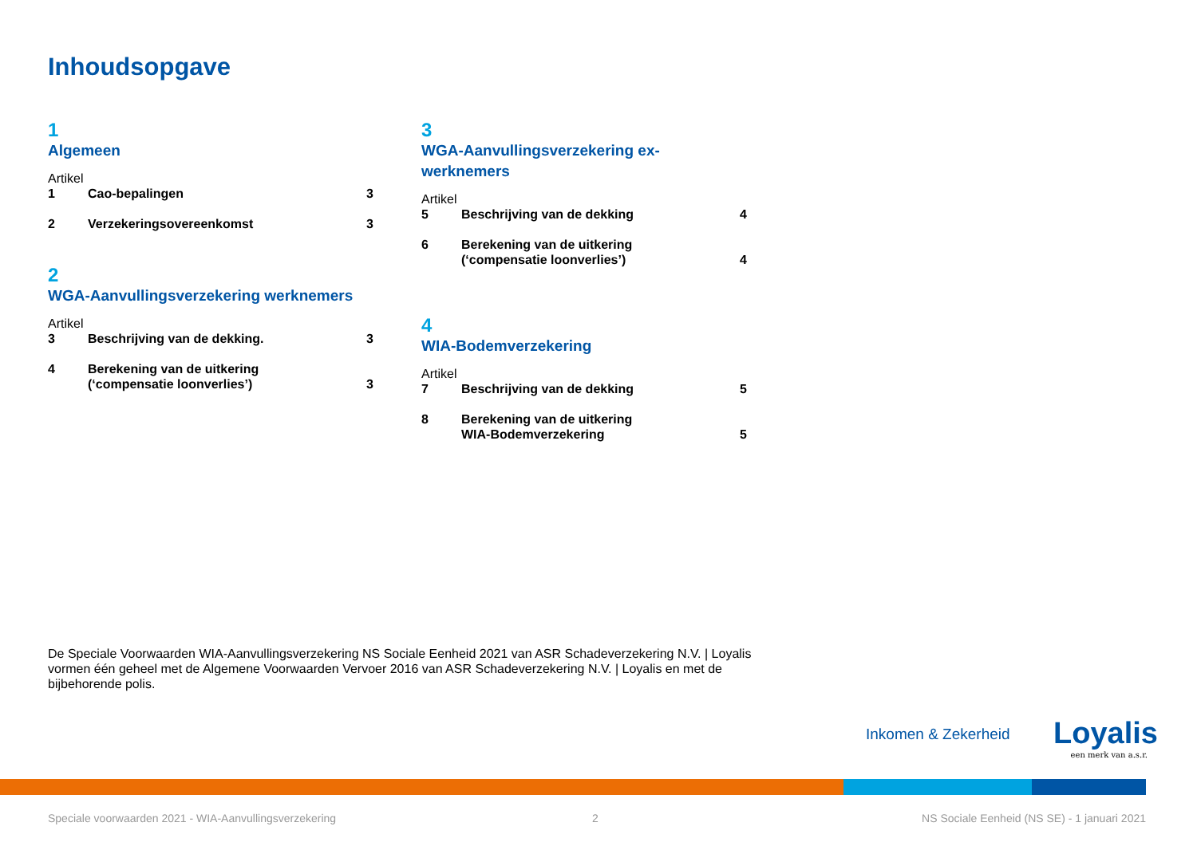Inhoudsopgave
1
Algemeen
Artikel
1 Cao-bepalingen 3
2 Verzekeringsovereenkomst 3
2
WGA-Aanvullingsverzekering werknemers
Artikel
3 Beschrijving van de dekking. 3
4 Berekening van de uitkering
(‘compensatie loonverlies’) 3
3
WGA-Aanvullingsverzekering ex-werknemers
Artikel
5 Beschrijving van de dekking 4
6 Berekening van de uitkering
(‘compensatie loonverlies’) 4
4
WIA-Bodemverzekering
Artikel
7 Beschrijving van de dekking 5
8 Berekening van de uitkering
WIA-Bodemverzekering 5
De Speciale Voorwaarden WIA-Aanvullingsverzekering NS Sociale Eenheid 2021 van ASR Schadeverzekering N.V. | Loyalis vormen één geheel met de Algemene Voorwaarden Vervoer 2016 van ASR Schadeverzekering N.V. | Loyalis en met de bijbehorende polis.
Inkomen & Zekerheid
Loyalis
een merk van a.s.r.
Speciale voorwaarden 2021 - WIA-Aanvullingsverzekering
2
NS Sociale Eenheid (NS SE) - 1 januari 2021